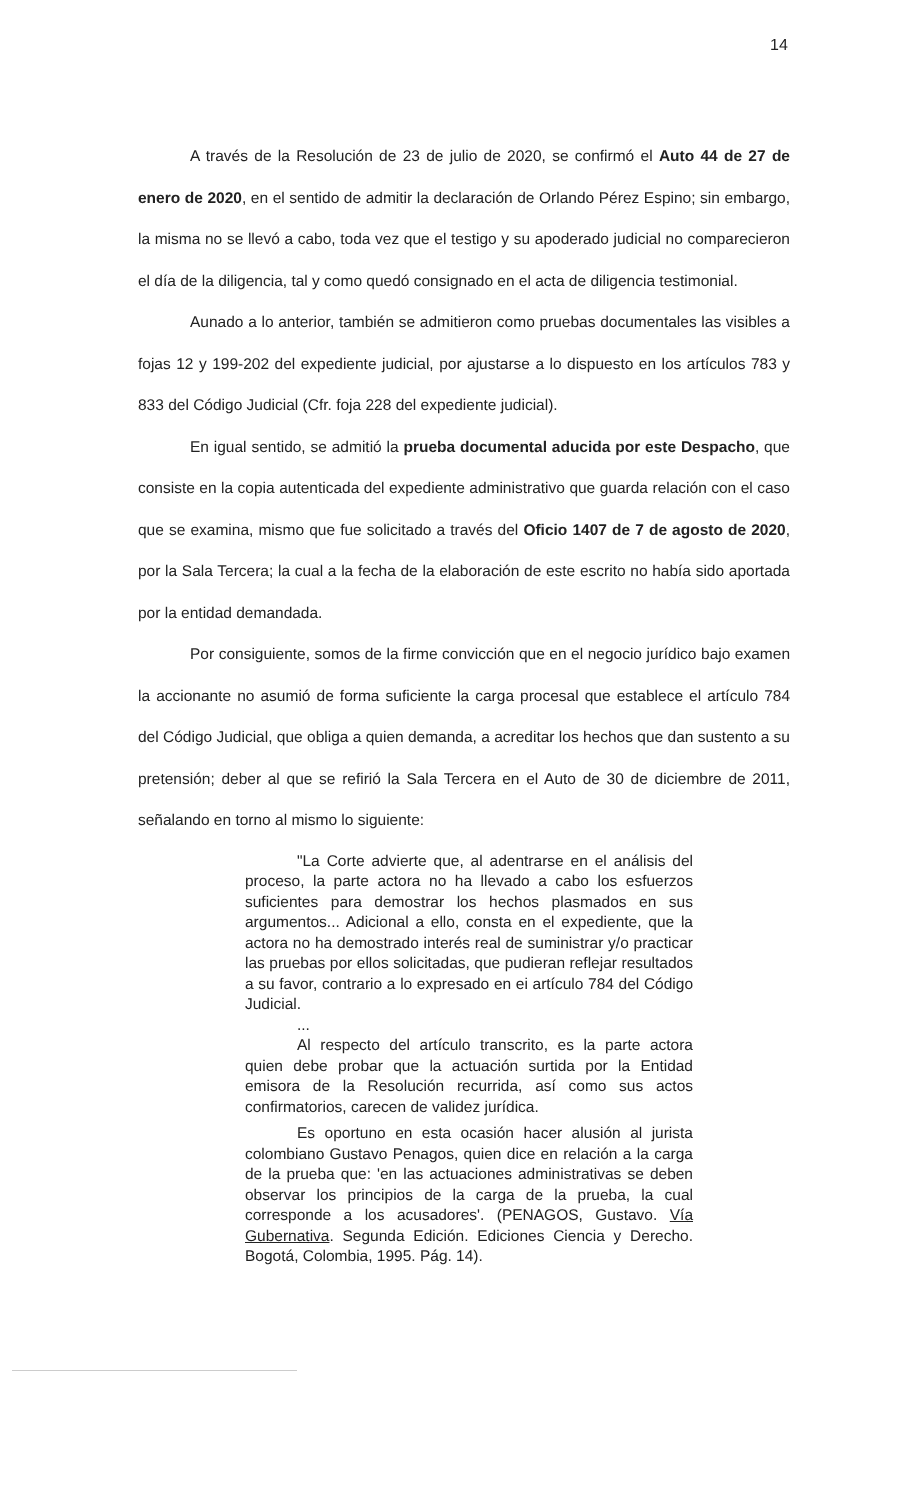14
A través de la Resolución de 23 de julio de 2020, se confirmó el Auto 44 de 27 de enero de 2020, en el sentido de admitir la declaración de Orlando Pérez Espino; sin embargo, la misma no se llevó a cabo, toda vez que el testigo y su apoderado judicial no comparecieron el día de la diligencia, tal y como quedó consignado en el acta de diligencia testimonial.
Aunado a lo anterior, también se admitieron como pruebas documentales las visibles a fojas 12 y 199-202 del expediente judicial, por ajustarse a lo dispuesto en los artículos 783 y 833 del Código Judicial (Cfr. foja 228 del expediente judicial).
En igual sentido, se admitió la prueba documental aducida por este Despacho, que consiste en la copia autenticada del expediente administrativo que guarda relación con el caso que se examina, mismo que fue solicitado a través del Oficio 1407 de 7 de agosto de 2020, por la Sala Tercera; la cual a la fecha de la elaboración de este escrito no había sido aportada por la entidad demandada.
Por consiguiente, somos de la firme convicción que en el negocio jurídico bajo examen la accionante no asumió de forma suficiente la carga procesal que establece el artículo 784 del Código Judicial, que obliga a quien demanda, a acreditar los hechos que dan sustento a su pretensión; deber al que se refirió la Sala Tercera en el Auto de 30 de diciembre de 2011, señalando en torno al mismo lo siguiente:
"La Corte advierte que, al adentrarse en el análisis del proceso, la parte actora no ha llevado a cabo los esfuerzos suficientes para demostrar los hechos plasmados en sus argumentos... Adicional a ello, consta en el expediente, que la actora no ha demostrado interés real de suministrar y/o practicar las pruebas por ellos solicitadas, que pudieran reflejar resultados a su favor, contrario a lo expresado en ei artículo 784 del Código Judicial.
...
Al respecto del artículo transcrito, es la parte actora quien debe probar que la actuación surtida por la Entidad emisora de la Resolución recurrida, así como sus actos confirmatorios, carecen de validez jurídica.
Es oportuno en esta ocasión hacer alusión al jurista colombiano Gustavo Penagos, quien dice en relación a la carga de la prueba que: 'en las actuaciones administrativas se deben observar los principios de la carga de la prueba, la cual corresponde a los acusadores'. (PENAGOS, Gustavo. Vía Gubernativa. Segunda Edición. Ediciones Ciencia y Derecho. Bogotá, Colombia, 1995. Pág. 14).